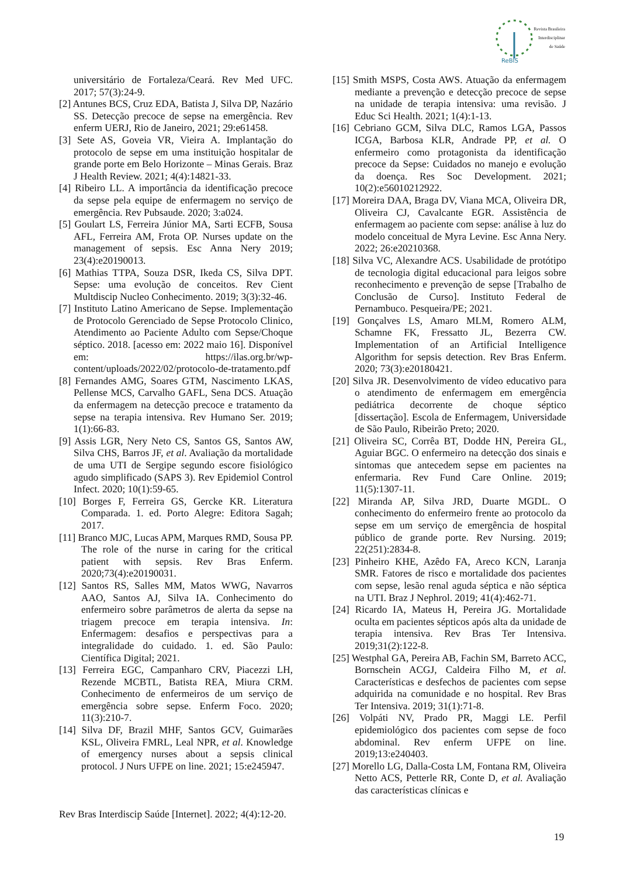ReBIS
Revista Brasileira
Interdisciplinar
de Saúde
universitário de Fortaleza/Ceará. Rev Med UFC. 2017; 57(3):24-9.
[2] Antunes BCS, Cruz EDA, Batista J, Silva DP, Nazário SS. Detecção precoce de sepse na emergência. Rev enferm UERJ, Rio de Janeiro, 2021; 29:e61458.
[3] Sete AS, Goveia VR, Vieira A. Implantação do protocolo de sepse em uma instituição hospitalar de grande porte em Belo Horizonte – Minas Gerais. Braz J Health Review. 2021; 4(4):14821-33.
[4] Ribeiro LL. A importância da identificação precoce da sepse pela equipe de enfermagem no serviço de emergência. Rev Pubsaude. 2020; 3:a024.
[5] Goulart LS, Ferreira Júnior MA, Sarti ECFB, Sousa AFL, Ferreira AM, Frota OP. Nurses update on the management of sepsis. Esc Anna Nery 2019; 23(4):e20190013.
[6] Mathias TTPA, Souza DSR, Ikeda CS, Silva DPT. Sepse: uma evolução de conceitos. Rev Cient Multdiscip Nucleo Conhecimento. 2019; 3(3):32-46.
[7] Instituto Latino Americano de Sepse. Implementação de Protocolo Gerenciado de Sepse Protocolo Clinico, Atendimento ao Paciente Adulto com Sepse/Choque séptico. 2018. [acesso em: 2022 maio 16]. Disponível em: https://ilas.org.br/wp-content/uploads/2022/02/protocolo-de-tratamento.pdf
[8] Fernandes AMG, Soares GTM, Nascimento LKAS, Pellense MCS, Carvalho GAFL, Sena DCS. Atuação da enfermagem na detecção precoce e tratamento da sepse na terapia intensiva. Rev Humano Ser. 2019; 1(1):66-83.
[9] Assis LGR, Nery Neto CS, Santos GS, Santos AW, Silva CHS, Barros JF, et al. Avaliação da mortalidade de uma UTI de Sergipe segundo escore fisiológico agudo simplificado (SAPS 3). Rev Epidemiol Control Infect. 2020; 10(1):59-65.
[10] Borges F, Ferreira GS, Gercke KR. Literatura Comparada. 1. ed. Porto Alegre: Editora Sagah; 2017.
[11] Branco MJC, Lucas APM, Marques RMD, Sousa PP. The role of the nurse in caring for the critical patient with sepsis. Rev Bras Enferm. 2020;73(4):e20190031.
[12] Santos RS, Salles MM, Matos WWG, Navarros AAO, Santos AJ, Silva IA. Conhecimento do enfermeiro sobre parâmetros de alerta da sepse na triagem precoce em terapia intensiva. In: Enfermagem: desafios e perspectivas para a integralidade do cuidado. 1. ed. São Paulo: Científica Digital; 2021.
[13] Ferreira EGC, Campanharo CRV, Piacezzi LH, Rezende MCBTL, Batista REA, Miura CRM. Conhecimento de enfermeiros de um serviço de emergência sobre sepse. Enferm Foco. 2020; 11(3):210-7.
[14] Silva DF, Brazil MHF, Santos GCV, Guimarães KSL, Oliveira FMRL, Leal NPR, et al. Knowledge of emergency nurses about a sepsis clinical protocol. J Nurs UFPE on line. 2021; 15:e245947.
[15] Smith MSPS, Costa AWS. Atuação da enfermagem mediante a prevenção e detecção precoce de sepse na unidade de terapia intensiva: uma revisão. J Educ Sci Health. 2021; 1(4):1-13.
[16] Cebriano GCM, Silva DLC, Ramos LGA, Passos ICGA, Barbosa KLR, Andrade PP, et al. O enfermeiro como protagonista da identificação precoce da Sepse: Cuidados no manejo e evolução da doença. Res Soc Development. 2021; 10(2):e56010212922.
[17] Moreira DAA, Braga DV, Viana MCA, Oliveira DR, Oliveira CJ, Cavalcante EGR. Assistência de enfermagem ao paciente com sepse: análise à luz do modelo conceitual de Myra Levine. Esc Anna Nery. 2022; 26:e20210368.
[18] Silva VC, Alexandre ACS. Usabilidade de protótipo de tecnologia digital educacional para leigos sobre reconhecimento e prevenção de sepse [Trabalho de Conclusão de Curso]. Instituto Federal de Pernambuco. Pesqueira/PE; 2021.
[19] Gonçalves LS, Amaro MLM, Romero ALM, Schamne FK, Fressatto JL, Bezerra CW. Implementation of an Artificial Intelligence Algorithm for sepsis detection. Rev Bras Enferm. 2020; 73(3):e20180421.
[20] Silva JR. Desenvolvimento de vídeo educativo para o atendimento de enfermagem em emergência pediátrica decorrente de choque séptico [dissertação]. Escola de Enfermagem, Universidade de São Paulo, Ribeirão Preto; 2020.
[21] Oliveira SC, Corrêa BT, Dodde HN, Pereira GL, Aguiar BGC. O enfermeiro na detecção dos sinais e sintomas que antecedem sepse em pacientes na enfermaria. Rev Fund Care Online. 2019; 11(5):1307-11.
[22] Miranda AP, Silva JRD, Duarte MGDL. O conhecimento do enfermeiro frente ao protocolo da sepse em um serviço de emergência de hospital público de grande porte. Rev Nursing. 2019; 22(251):2834-8.
[23] Pinheiro KHE, Azêdo FA, Areco KCN, Laranja SMR. Fatores de risco e mortalidade dos pacientes com sepse, lesão renal aguda séptica e não séptica na UTI. Braz J Nephrol. 2019; 41(4):462-71.
[24] Ricardo IA, Mateus H, Pereira JG. Mortalidade oculta em pacientes sépticos após alta da unidade de terapia intensiva. Rev Bras Ter Intensiva. 2019;31(2):122-8.
[25] Westphal GA, Pereira AB, Fachin SM, Barreto ACC, Bornschein ACGJ, Caldeira Filho M, et al. Características e desfechos de pacientes com sepse adquirida na comunidade e no hospital. Rev Bras Ter Intensiva. 2019; 31(1):71-8.
[26] Volpáti NV, Prado PR, Maggi LE. Perfil epidemiológico dos pacientes com sepse de foco abdominal. Rev enferm UFPE on line. 2019;13:e240403.
[27] Morello LG, Dalla-Costa LM, Fontana RM, Oliveira Netto ACS, Petterle RR, Conte D, et al. Avaliação das características clínicas e
Rev Bras Interdiscip Saúde [Internet]. 2022; 4(4):12-20.
19